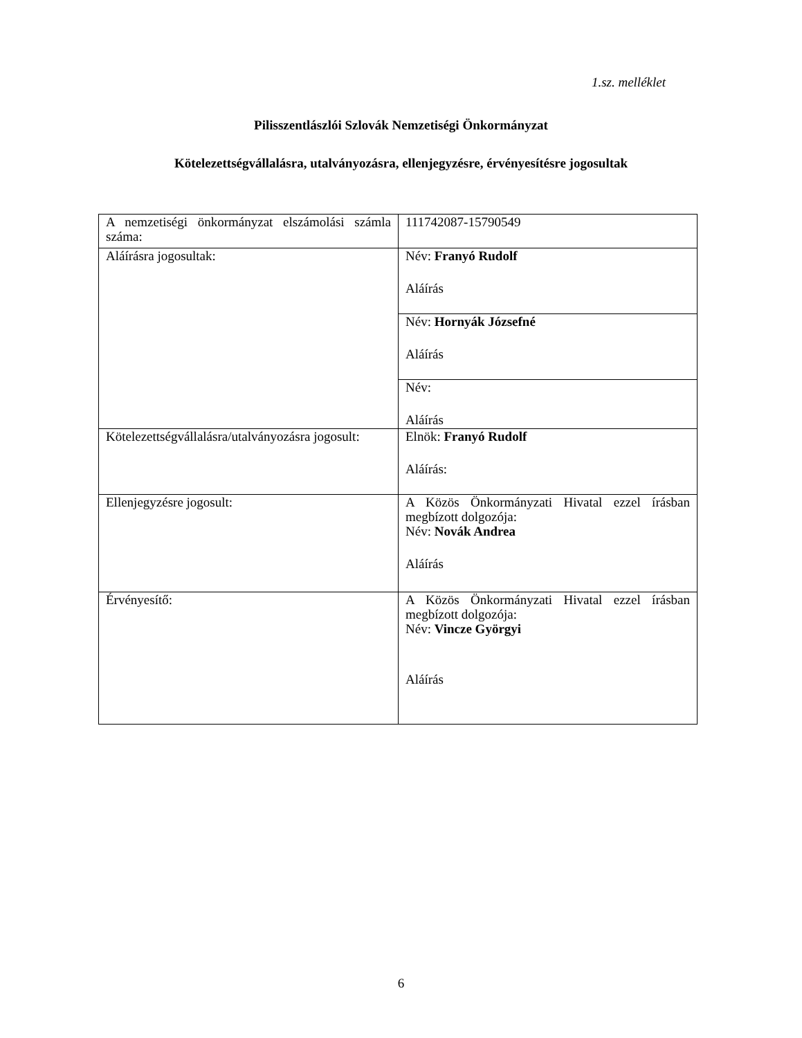1.sz. melléklet
Pilisszentlászlói Szlovák Nemzetiségi Önkormányzat
Kötelezettségvállalásra, utalványozásra, ellenjegyzésre, érvényesítésre jogosultak
| A nemzetiségi önkormányzat elszámolási számla száma: | 111742087-15790549 |
| Aláírásra jogosultak: | Név: Franyó Rudolf Aláírás |
| | Név: Hornyák Józsefné Aláírás |
| | Név: Aláírás |
| Kötelezettségvállalásra/utalványozásra jogosult: | Elnök: Franyó Rudolf Aláírás: |
| Ellenjegyzésre jogosult: | A Közös Önkormányzati Hivatal ezzel írásban megbízott dolgozója: Név: Novák Andrea Aláírás |
| Érvényesítő: | A Közös Önkormányzati Hivatal ezzel írásban megbízott dolgozója: Név: Vincze Györgyi Aláírás |
6